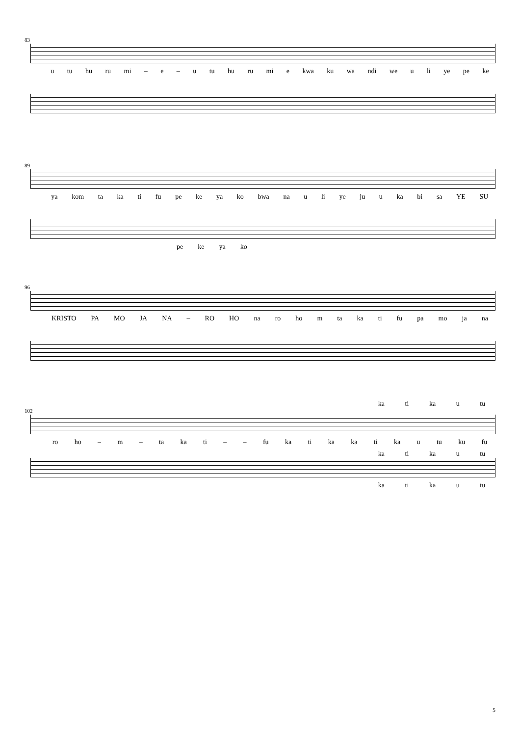83
u tu hu ru mi – e – u tu hu ru mi e kwa ku wa ndi we u li ye pe ke
89
ya kom ta ka ti fu pe ke ya ko bwa na u li ye ju u ka bi sa YE SU
pe ke ya ko
96
KRISTO PA MO JA NA – RO HO na ro ho m ta ka ti fu pa mo ja na
ka ti ka u tu
102
ro ho – m – ta ka ti – – fu ka ti ka ka ti ka u tu ku fu
ka ti ka u tu
ka ti ka u tu
5